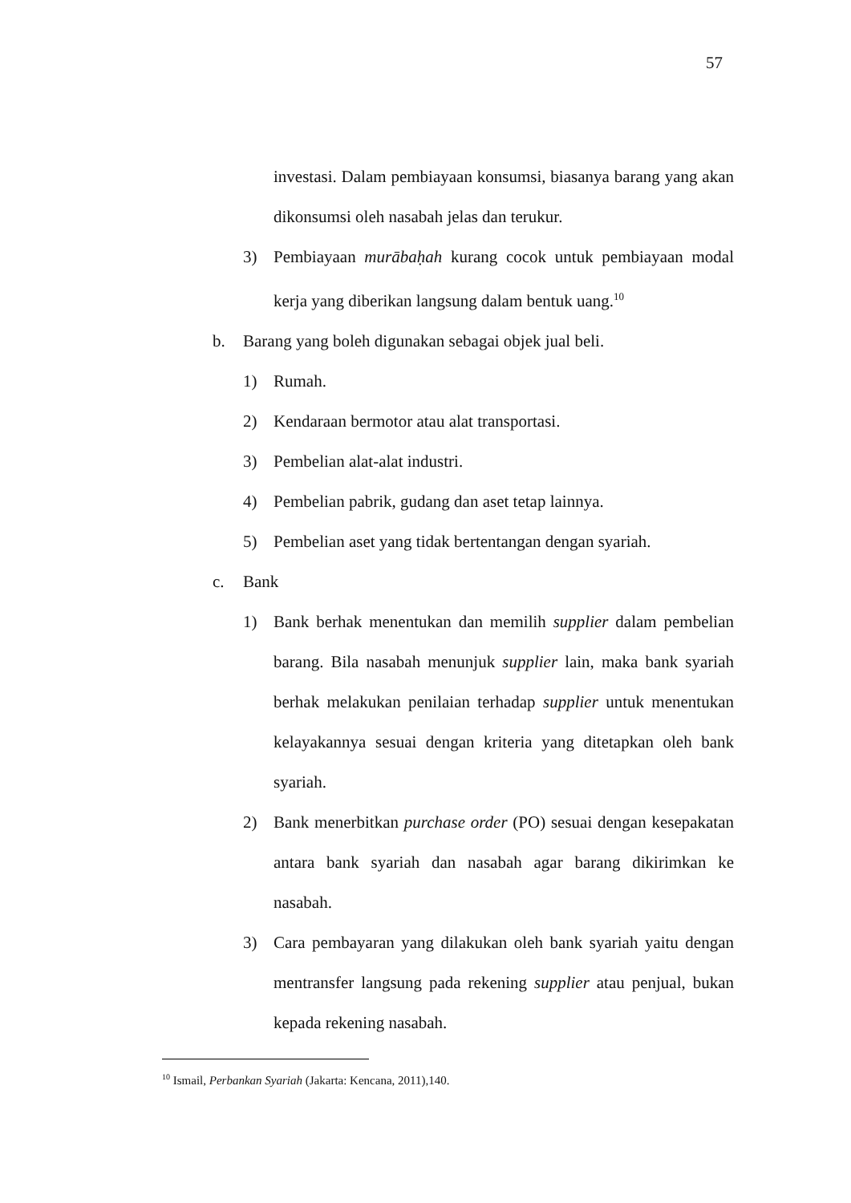57
investasi. Dalam pembiayaan konsumsi, biasanya barang yang akan dikonsumsi oleh nasabah jelas dan terukur.
3) Pembiayaan murābaḥah kurang cocok untuk pembiayaan modal kerja yang diberikan langsung dalam bentuk uang.<sup>10</sup>
b. Barang yang boleh digunakan sebagai objek jual beli.
1) Rumah.
2) Kendaraan bermotor atau alat transportasi.
3) Pembelian alat-alat industri.
4) Pembelian pabrik, gudang dan aset tetap lainnya.
5) Pembelian aset yang tidak bertentangan dengan syariah.
c. Bank
1) Bank berhak menentukan dan memilih supplier dalam pembelian barang. Bila nasabah menunjuk supplier lain, maka bank syariah berhak melakukan penilaian terhadap supplier untuk menentukan kelayakannya sesuai dengan kriteria yang ditetapkan oleh bank syariah.
2) Bank menerbitkan purchase order (PO) sesuai dengan kesepakatan antara bank syariah dan nasabah agar barang dikirimkan ke nasabah.
3) Cara pembayaran yang dilakukan oleh bank syariah yaitu dengan mentransfer langsung pada rekening supplier atau penjual, bukan kepada rekening nasabah.
<sup>10</sup> Ismail, Perbankan Syariah (Jakarta: Kencana, 2011),140.